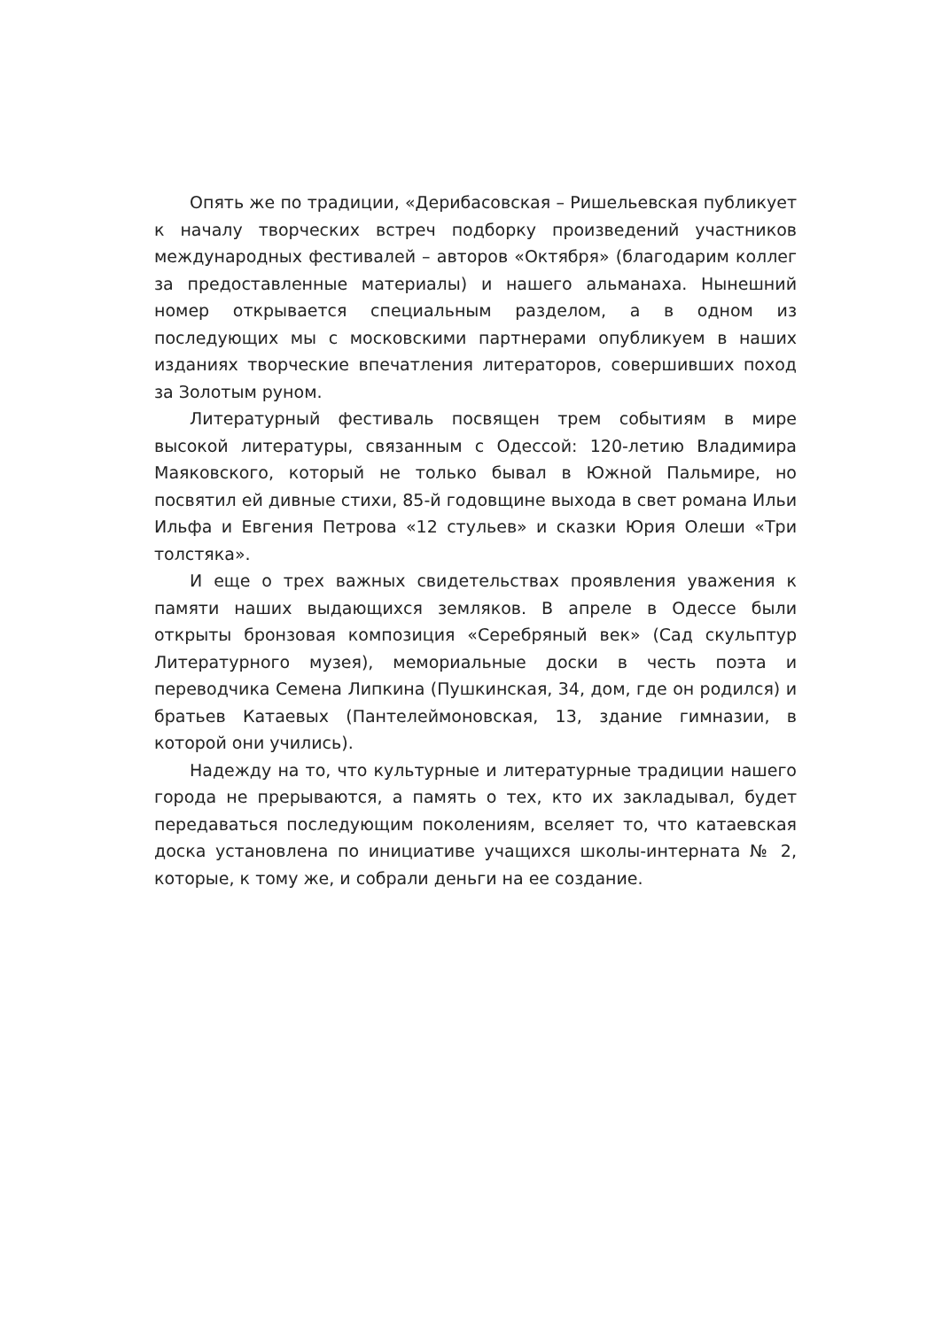Опять же по традиции, «Дерибасовская – Ришельевская публикует к началу творческих встреч подборку произведений участников международных фестивалей – авторов «Октября» (благодарим коллег за предоставленные материалы) и нашего альманаха. Нынешний номер открывается специальным разделом, а в одном из последующих мы с московскими партнерами опубликуем в наших изданиях творческие впечатления литераторов, совершивших поход за Золотым руном.
Литературный фестиваль посвящен трем событиям в мире высокой литературы, связанным с Одессой: 120-летию Владимира Маяковского, который не только бывал в Южной Пальмире, но посвятил ей дивные стихи, 85-й годовщине выхода в свет романа Ильи Ильфа и Евгения Петрова «12 стульев» и сказки Юрия Олеши «Три толстяка».
И еще о трех важных свидетельствах проявления уважения к памяти наших выдающихся земляков. В апреле в Одессе были открыты бронзовая композиция «Серебряный век» (Сад скульптур Литературного музея), мемориальные доски в честь поэта и переводчика Семена Липкина (Пушкинская, 34, дом, где он родился) и братьев Катаевых (Пантелеймоновская, 13, здание гимназии, в которой они учились).
Надежду на то, что культурные и литературные традиции нашего города не прерываются, а память о тех, кто их закладывал, будет передаваться последующим поколениям, вселяет то, что катаевская доска установлена по инициативе учащихся школы-интерната № 2, которые, к тому же, и собрали деньги на ее создание.